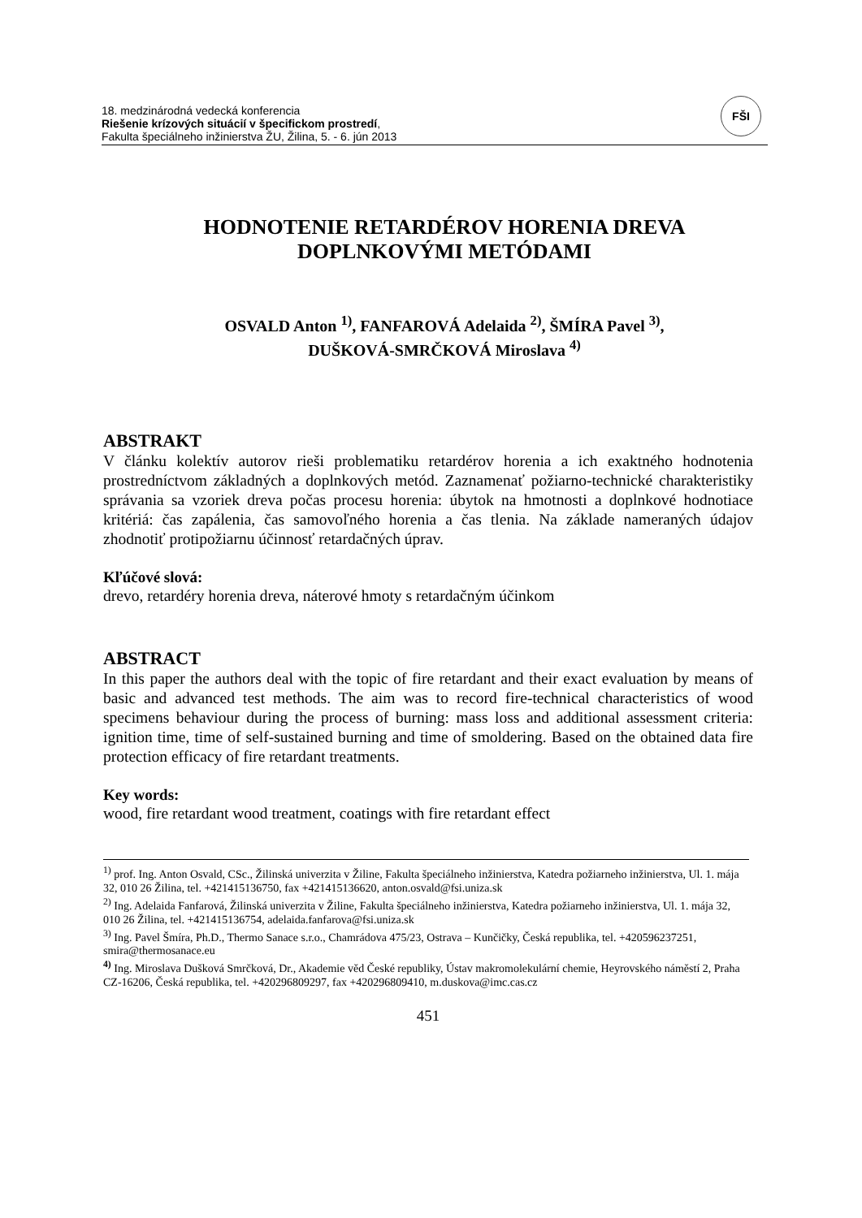18. medzinárodná vedecká konferencia
Riešenie krízových situácií v špecifickom prostredí,
Fakulta špeciálneho inžinierstva ŽU, Žilina, 5. - 6. jún 2013
FŠI
HODNOTENIE RETARDÉROV HORENIA DREVA
DOPLNKOVÝMI METÓDAMI
OSVALD Anton <sup>1)</sup>, FANFAROVÁ Adelaida <sup>2)</sup>, ŠMÍRA Pavel <sup>3)</sup>,
DUŠKOVÁ-SMRČKOVÁ Miroslava <sup>4)</sup>
ABSTRAKT
V článku kolektív autorov rieši problematiku retardérov horenia a ich exaktného hodnotenia prostredníctvom základných a doplnkových metód. Zaznamenať požiarno-technické charakteristiky správania sa vzoriek dreva počas procesu horenia: úbytok na hmotnosti a doplnkové hodnotiace kritériá: čas zapálenia, čas samovoľného horenia a čas tlenia. Na základe nameraných údajov zhodnotiť protipožiarnu účinnosť retardačných úprav.
Kľúčové slová:
drevo, retardéry horenia dreva, náterové hmoty s retardačným účinkom
ABSTRACT
In this paper the authors deal with the topic of fire retardant and their exact evaluation by means of basic and advanced test methods. The aim was to record fire-technical characteristics of wood specimens behaviour during the process of burning: mass loss and additional assessment criteria: ignition time, time of self-sustained burning and time of smoldering. Based on the obtained data fire protection efficacy of fire retardant treatments.
Key words:
wood, fire retardant wood treatment, coatings with fire retardant effect
<sup>1)</sup> prof. Ing. Anton Osvald, CSc., Žilinská univerzita v Žiline, Fakulta špeciálneho inžinierstva, Katedra požiarneho inžinierstva, Ul. 1. mája 32, 010 26 Žilina, tel. +421415136750, fax +421415136620, anton.osvald@fsi.uniza.sk
<sup>2)</sup> Ing. Adelaida Fanfarová, Žilinská univerzita v Žiline, Fakulta špeciálneho inžinierstva, Katedra požiarneho inžinierstva, Ul. 1. mája 32, 010 26 Žilina, tel. +421415136754, adelaida.fanfarova@fsi.uniza.sk
<sup>3)</sup> Ing. Pavel Šmíra, Ph.D., Thermo Sanace s.r.o., Chamrádova 475/23, Ostrava – Kunčičky, Česká republika, tel. +420596237251, smira@thermosanace.eu
<sup>4)</sup> Ing. Miroslava Dušková Smrčková, Dr., Akademie věd České republiky, Ústav makromolekulární chemie, Heyrovského náměstí 2, Praha CZ-16206, Česká republika, tel. +420296809297, fax +420296809410, m.duskova@imc.cas.cz
451